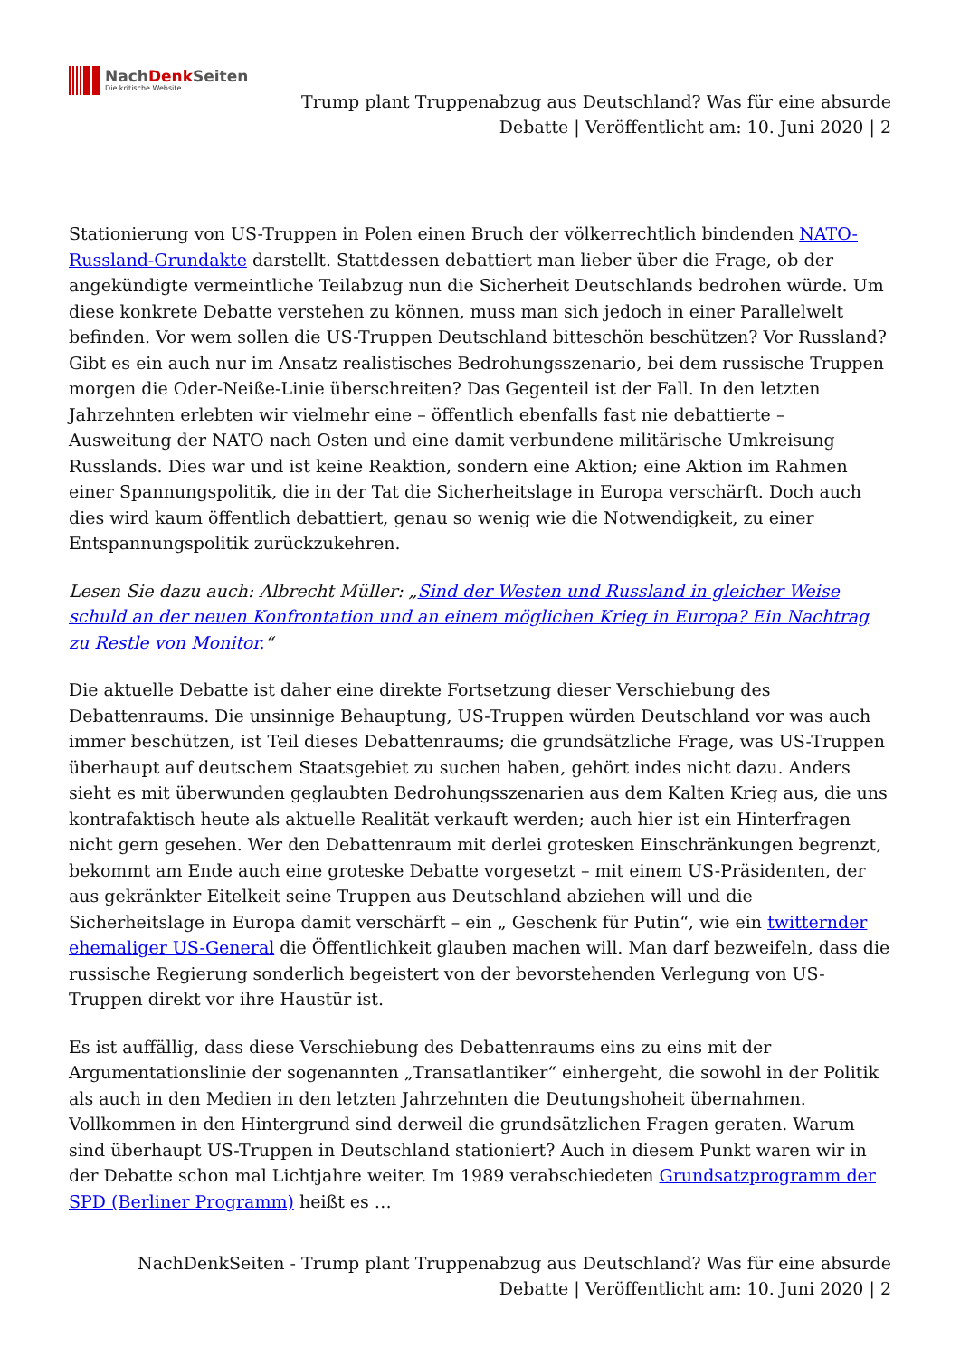NachDenk Seiten
Die kritische Website
Trump plant Truppenabzug aus Deutschland? Was für eine absurde
Debatte | Veröffentlicht am: 10. Juni 2020 | 2
Stationierung von US-Truppen in Polen einen Bruch der völkerrechtlich bindenden NATO-Russland-Grundakte darstellt. Stattdessen debattiert man lieber über die Frage, ob der angekündigte vermeintliche Teilabzug nun die Sicherheit Deutschlands bedrohen würde. Um diese konkrete Debatte verstehen zu können, muss man sich jedoch in einer Parallelwelt befinden. Vor wem sollen die US-Truppen Deutschland bitteschön beschützen? Vor Russland? Gibt es ein auch nur im Ansatz realistisches Bedrohungsszenario, bei dem russische Truppen morgen die Oder-Neiße-Linie überschreiten? Das Gegenteil ist der Fall. In den letzten Jahrzehnten erlebten wir vielmehr eine – öffentlich ebenfalls fast nie debattierte – Ausweitung der NATO nach Osten und eine damit verbundene militärische Umkreisung Russlands. Dies war und ist keine Reaktion, sondern eine Aktion; eine Aktion im Rahmen einer Spannungspolitik, die in der Tat die Sicherheitslage in Europa verschärft. Doch auch dies wird kaum öffentlich debattiert, genau so wenig wie die Notwendigkeit, zu einer Entspannungspolitik zurückzukehren.
Lesen Sie dazu auch: Albrecht Müller: „Sind der Westen und Russland in gleicher Weise schuld an der neuen Konfrontation und an einem möglichen Krieg in Europa? Ein Nachtrag zu Restle von Monitor.“
Die aktuelle Debatte ist daher eine direkte Fortsetzung dieser Verschiebung des Debattenraums. Die unsinnige Behauptung, US-Truppen würden Deutschland vor was auch immer beschützen, ist Teil dieses Debattenraums; die grundsätzliche Frage, was US-Truppen überhaupt auf deutschem Staatsgebiet zu suchen haben, gehört indes nicht dazu. Anders sieht es mit überwunden geglaubten Bedrohungsszenarien aus dem Kalten Krieg aus, die uns kontrafaktisch heute als aktuelle Realität verkauft werden; auch hier ist ein Hinterfragen nicht gern gesehen. Wer den Debattenraum mit derlei grotesken Einschränkungen begrenzt, bekommt am Ende auch eine groteske Debatte vorgesetzt – mit einem US-Präsidenten, der aus gekränkter Eitelkeit seine Truppen aus Deutschland abziehen will und die Sicherheitslage in Europa damit verschärft – ein „ Geschenk für Putin“, wie ein twitternder ehemaliger US-General die Öffentlichkeit glauben machen will. Man darf bezweifeln, dass die russische Regierung sonderlich begeistert von der bevorstehenden Verlegung von US-Truppen direkt vor ihre Haustür ist.
Es ist auffällig, dass diese Verschiebung des Debattenraums eins zu eins mit der Argumentationslinie der sogenannten „Transatlantiker“ einhergeht, die sowohl in der Politik als auch in den Medien in den letzten Jahrzehnten die Deutungshoheit übernahmen. Vollkommen in den Hintergrund sind derweil die grundsätzlichen Fragen geraten. Warum sind überhaupt US-Truppen in Deutschland stationiert? Auch in diesem Punkt waren wir in der Debatte schon mal Lichtjahre weiter. Im 1989 verabschiedeten Grundsatzprogramm der SPD (Berliner Programm) heißt es …
NachDenkSeiten - Trump plant Truppenabzug aus Deutschland? Was für eine absurde
Debatte | Veröffentlicht am: 10. Juni 2020 | 2